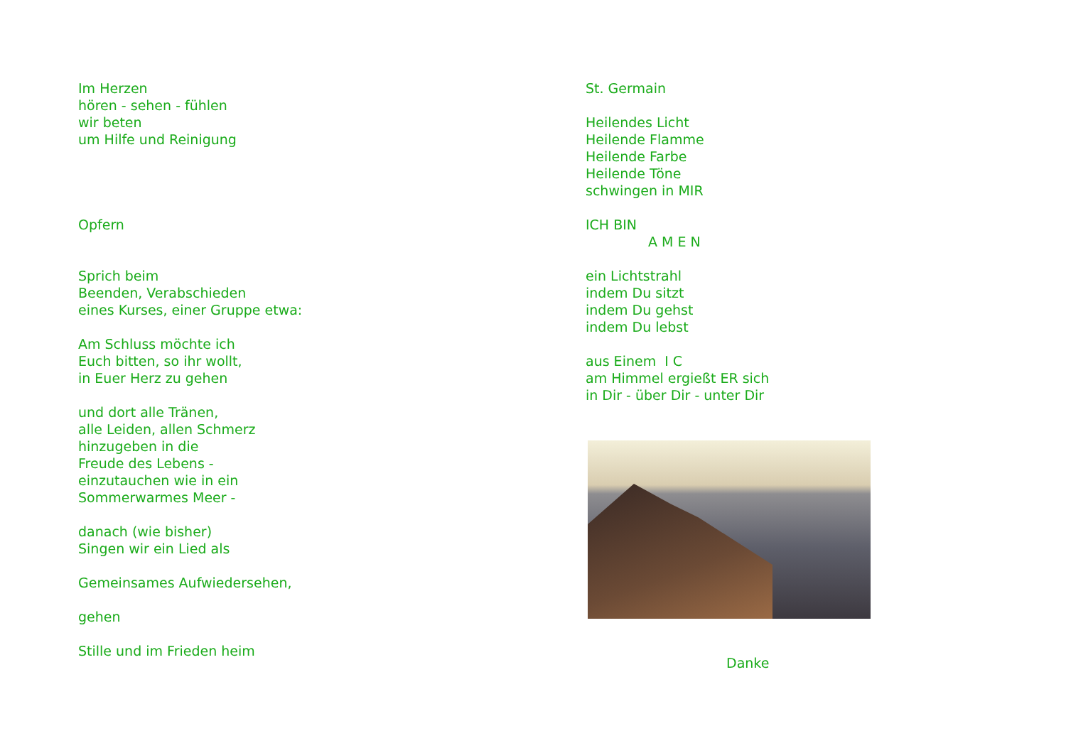Im Herzen
hören - sehen - fühlen
wir beten
um Hilfe und Reinigung
Opfern
Sprich beim
Beenden, Verabschieden
eines Kurses, einer Gruppe etwa:
Am Schluss möchte ich
Euch bitten, so ihr wollt,
in Euer Herz zu gehen
und dort alle Tränen,
alle Leiden, allen Schmerz
hinzugeben in die
Freude des Lebens -
einzutauchen wie in ein
Sommerwarmes Meer -
danach (wie bisher)
Singen wir ein Lied als
Gemeinsames Aufwiedersehen,
gehen
Stille und im Frieden heim
St. Germain
Heilendes Licht
Heilende Flamme
Heilende Farbe
Heilende Töne
schwingen in MIR
ICH BIN
A M E N
ein Lichtstrahl
indem Du sitzt
indem Du gehst
indem Du lebst
aus Einem I C
am Himmel ergießt ER sich
in Dir - über Dir - unter Dir
Danke